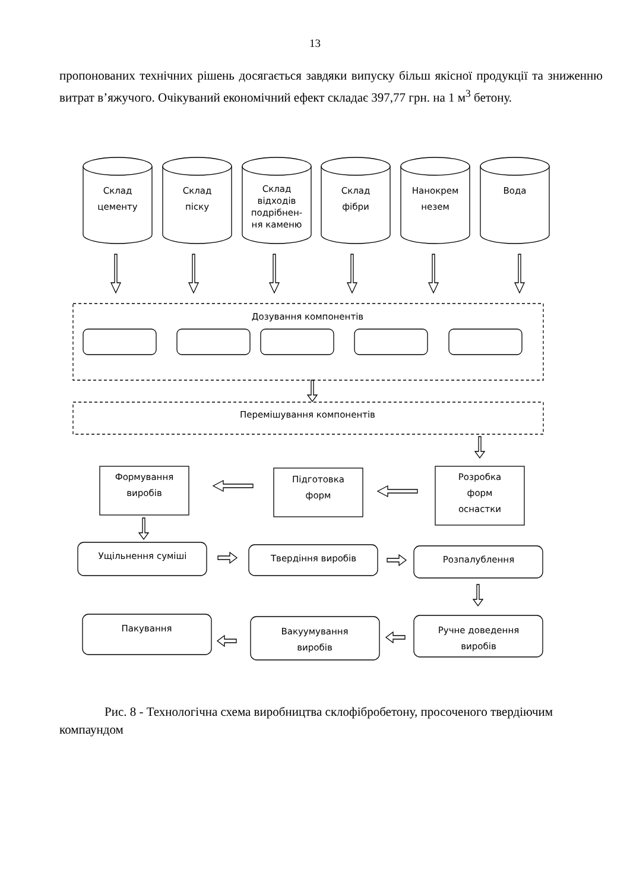13
пропонованих технічних рішень досягається завдяки випуску більш якісної продукції та зниженню витрат в’яжучого. Очікуваний економічний ефект складає 397,77 грн. на 1 м<sup>3</sup> бетону.
Склад
цементу
Склад
піску
Склад
відходів
подрібнен-
ня каменю
Склад
фібри
Нанокрем
незем
Вода
Дозування компонентів
Перемішування компонентів
Формування
виробів
Підготовка
форм
Розробка
форм
оснастки
Ущільнення суміші
Твердіння виробів
Розпалублення
Пакування
Вакуумування
виробів
Ручне доведення
виробів
Рис. 8 - Технологічна схема виробництва склофібробетону, просоченого твердіючим компаундом